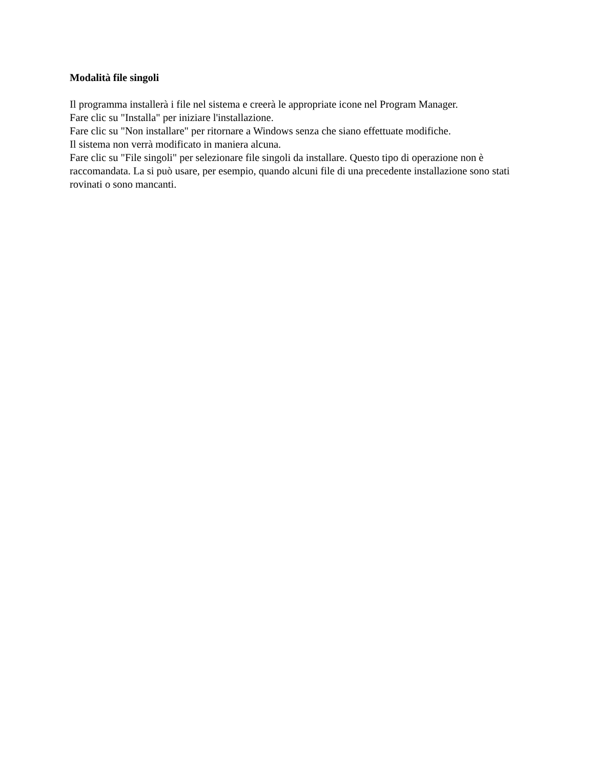Modalità file singoli
Il programma installerà i file nel sistema e creerà le appropriate icone nel Program Manager.
Fare clic su "Installa" per iniziare l'installazione.
Fare clic su "Non installare" per ritornare a Windows senza che siano effettuate modifiche.
Il sistema non verrà modificato in maniera alcuna.
Fare clic su "File singoli" per selezionare file singoli da installare. Questo tipo di operazione non è raccomandata. La si può usare, per esempio, quando alcuni file di una precedente installazione sono stati rovinati o sono mancanti.